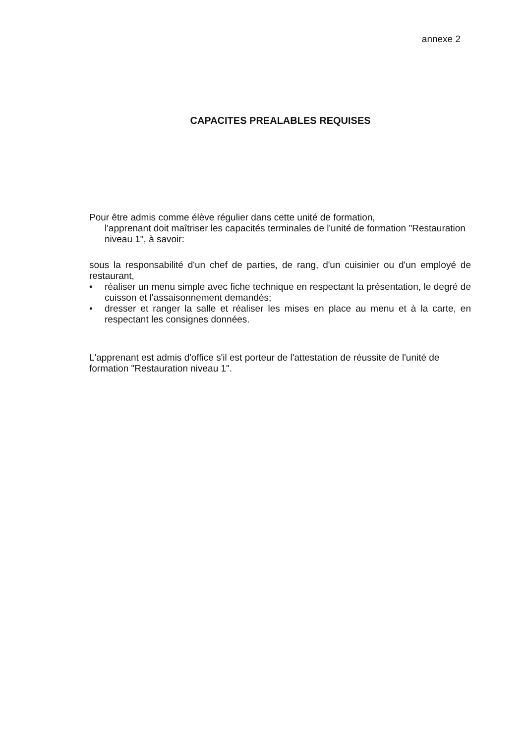annexe 2
CAPACITES PREALABLES REQUISES
Pour être admis comme élève régulier dans cette unité de formation,
l'apprenant doit maîtriser les capacités terminales de l'unité de formation "Restauration niveau 1", à savoir:
sous la responsabilité d'un chef de parties, de rang, d'un cuisinier ou d'un employé de restaurant,
• réaliser un menu simple avec fiche technique en respectant la présentation, le degré de cuisson et l'assaisonnement demandés;
• dresser et ranger la salle et réaliser les mises en place au menu et à la carte, en respectant les consignes données.
L'apprenant est admis d'office s'il est porteur de l'attestation de réussite de l'unité de formation "Restauration niveau 1".